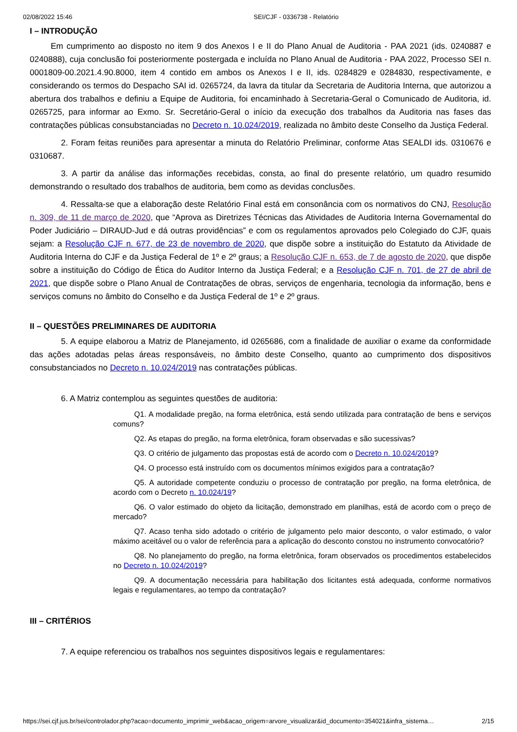02/08/2022 15:46 SEI/CJF - 0336738 - Relatório
I – INTRODUÇÃO
Em cumprimento ao disposto no item 9 dos Anexos I e II do Plano Anual de Auditoria - PAA 2021 (ids. 0240887 e 0240888), cuja conclusão foi posteriormente postergada e incluída no Plano Anual de Auditoria - PAA 2022, Processo SEI n. 0001809-00.2021.4.90.8000, item 4 contido em ambos os Anexos I e II, ids. 0284829 e 0284830, respectivamente, e considerando os termos do Despacho SAI id. 0265724, da lavra da titular da Secretaria de Auditoria Interna, que autorizou a abertura dos trabalhos e definiu a Equipe de Auditoria, foi encaminhado à Secretaria-Geral o Comunicado de Auditoria, id. 0265725, para informar ao Exmo. Sr. Secretário-Geral o início da execução dos trabalhos da Auditoria nas fases das contratações públicas consubstanciadas no Decreto n. 10.024/2019, realizada no âmbito deste Conselho da Justiça Federal.
2. Foram feitas reuniões para apresentar a minuta do Relatório Preliminar, conforme Atas SEALDI ids. 0310676 e 0310687.
3. A partir da análise das informações recebidas, consta, ao final do presente relatório, um quadro resumido demonstrando o resultado dos trabalhos de auditoria, bem como as devidas conclusões.
4. Ressalta-se que a elaboração deste Relatório Final está em consonância com os normativos do CNJ, Resolução n. 309, de 11 de março de 2020, que “Aprova as Diretrizes Técnicas das Atividades de Auditoria Interna Governamental do Poder Judiciário – DIRAUD-Jud e dá outras providências” e com os regulamentos aprovados pelo Colegiado do CJF, quais sejam: a Resolução CJF n. 677, de 23 de novembro de 2020, que dispõe sobre a instituição do Estatuto da Atividade de Auditoria Interna do CJF e da Justiça Federal de 1º e 2º graus; a Resolução CJF n. 653, de 7 de agosto de 2020, que dispõe sobre a instituição do Código de Ética do Auditor Interno da Justiça Federal; e a Resolução CJF n. 701, de 27 de abril de 2021, que dispõe sobre o Plano Anual de Contratações de obras, serviços de engenharia, tecnologia da informação, bens e serviços comuns no âmbito do Conselho e da Justiça Federal de 1º e 2º graus.
II – QUESTÕES PRELIMINARES DE AUDITORIA
5. A equipe elaborou a Matriz de Planejamento, id 0265686, com a finalidade de auxiliar o exame da conformidade das ações adotadas pelas áreas responsáveis, no âmbito deste Conselho, quanto ao cumprimento dos dispositivos consubstanciados no Decreto n. 10.024/2019 nas contratações públicas.
6. A Matriz contemplou as seguintes questões de auditoria:
Q1. A modalidade pregão, na forma eletrônica, está sendo utilizada para contratação de bens e serviços comuns?
Q2. As etapas do pregão, na forma eletrônica, foram observadas e são sucessivas?
Q3. O critério de julgamento das propostas está de acordo com o Decreto n. 10.024/2019?
Q4. O processo está instruído com os documentos mínimos exigidos para a contratação?
Q5. A autoridade competente conduziu o processo de contratação por pregão, na forma eletrônica, de acordo com o Decreto n. 10.024/19?
Q6. O valor estimado do objeto da licitação, demonstrado em planilhas, está de acordo com o preço de mercado?
Q7. Acaso tenha sido adotado o critério de julgamento pelo maior desconto, o valor estimado, o valor máximo aceitável ou o valor de referência para a aplicação do desconto constou no instrumento convocatório?
Q8. No planejamento do pregão, na forma eletrônica, foram observados os procedimentos estabelecidos no Decreto n. 10.024/2019?
Q9. A documentação necessária para habilitação dos licitantes está adequada, conforme normativos legais e regulamentares, ao tempo da contratação?
III – CRITÉRIOS
7. A equipe referenciou os trabalhos nos seguintes dispositivos legais e regulamentares:
https://sei.cjf.jus.br/sei/controlador.php?acao=documento_imprimir_web&acao_origem=arvore_visualizar&id_documento=354021&infra_sistema… 2/15